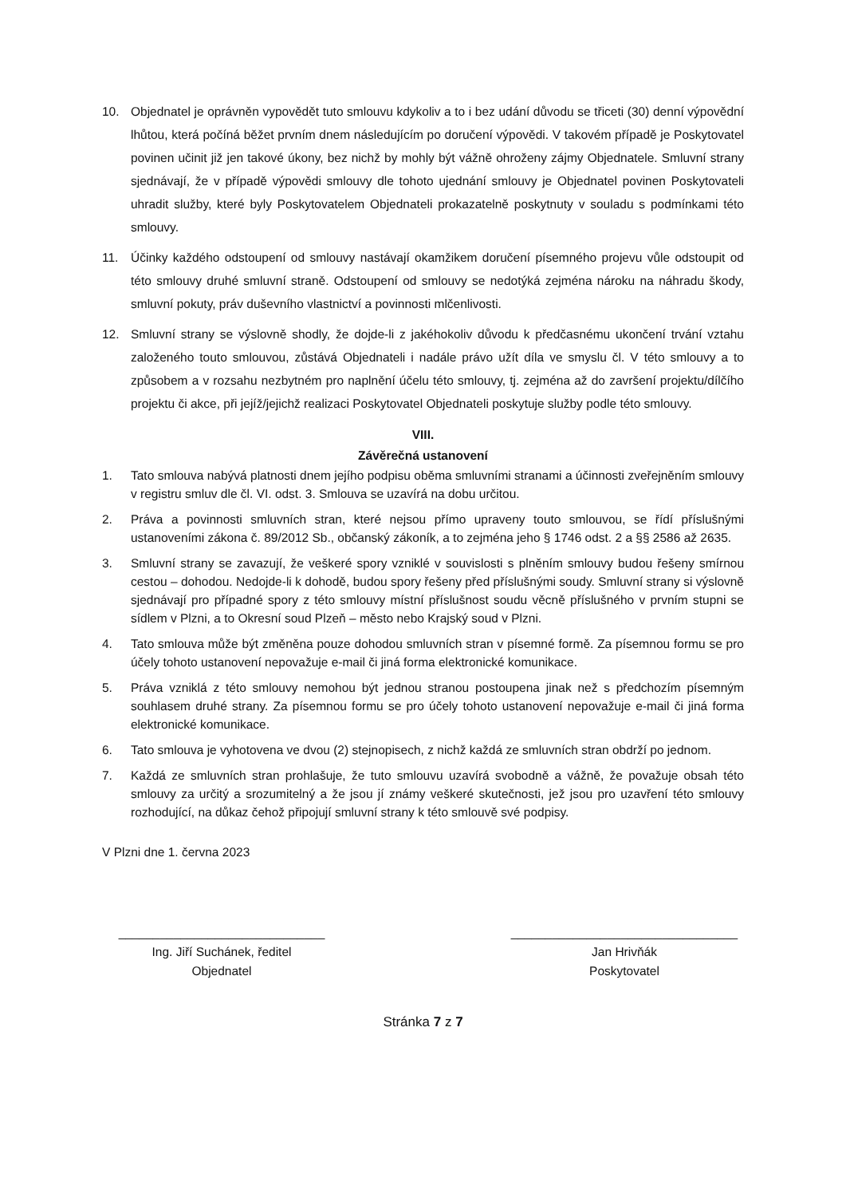10. Objednatel je oprávněn vypovědět tuto smlouvu kdykoliv a to i bez udání důvodu se třiceti (30) denní výpovědní lhůtou, která počíná běžet prvním dnem následujícím po doručení výpovědi. V takovém případě je Poskytovatel povinen učinit již jen takové úkony, bez nichž by mohly být vážně ohroženy zájmy Objednatele. Smluvní strany sjednávají, že v případě výpovědi smlouvy dle tohoto ujednání smlouvy je Objednatel povinen Poskytovateli uhradit služby, které byly Poskytovatelem Objednateli prokazatelně poskytnuty v souladu s podmínkami této smlouvy.
11. Účinky každého odstoupení od smlouvy nastávají okamžikem doručení písemného projevu vůle odstoupit od této smlouvy druhé smluvní straně. Odstoupení od smlouvy se nedotýká zejména nároku na náhradu škody, smluvní pokuty, práv duševního vlastnictví a povinnosti mlčenlivosti.
12. Smluvní strany se výslovně shodly, že dojde-li z jakéhokoliv důvodu k předčasnému ukončení trvání vztahu založeného touto smlouvou, zůstává Objednateli i nadále právo užít díla ve smyslu čl. V této smlouvy a to způsobem a v rozsahu nezbytném pro naplnění účelu této smlouvy, tj. zejména až do završení projektu/dílčího projektu či akce, při jejíž/jejichž realizaci Poskytovatel Objednateli poskytuje služby podle této smlouvy.
VIII.
Závěrečná ustanovení
1. Tato smlouva nabývá platnosti dnem jejího podpisu oběma smluvními stranami a účinnosti zveřejněním smlouvy v registru smluv dle čl. VI. odst. 3. Smlouva se uzavírá na dobu určitou.
2. Práva a povinnosti smluvních stran, které nejsou přímo upraveny touto smlouvou, se řídí příslušnými ustanoveními zákona č. 89/2012 Sb., občanský zákoník, a to zejména jeho § 1746 odst. 2 a §§ 2586 až 2635.
3. Smluvní strany se zavazují, že veškeré spory vzniklé v souvislosti s plněním smlouvy budou řešeny smírnou cestou – dohodou. Nedojde-li k dohodě, budou spory řešeny před příslušnými soudy. Smluvní strany si výslovně sjednávají pro případné spory z této smlouvy místní příslušnost soudu věcně příslušného v prvním stupni se sídlem v Plzni, a to Okresní soud Plzeň – město nebo Krajský soud v Plzni.
4. Tato smlouva může být změněna pouze dohodou smluvních stran v písemné formě. Za písemnou formu se pro účely tohoto ustanovení nepovažuje e-mail či jiná forma elektronické komunikace.
5. Práva vzniklá z této smlouvy nemohou být jednou stranou postoupena jinak než s předchozím písemným souhlasem druhé strany. Za písemnou formu se pro účely tohoto ustanovení nepovažuje e-mail či jiná forma elektronické komunikace.
6. Tato smlouva je vyhotovena ve dvou (2) stejnopisech, z nichž každá ze smluvních stran obdrží po jednom.
7. Každá ze smluvních stran prohlašuje, že tuto smlouvu uzavírá svobodně a vážně, že považuje obsah této smlouvy za určitý a srozumitelný a že jsou jí známy veškeré skutečnosti, jež jsou pro uzavření této smlouvy rozhodující, na důkaz čehož připojují smluvní strany k této smlouvě své podpisy.
V Plzni dne 1. června 2023
______________________________
Ing. Jiří Suchánek, ředitel
Objednatel
_________________________________
Jan Hrivňák
Poskytovatel
Stránka 7 z 7